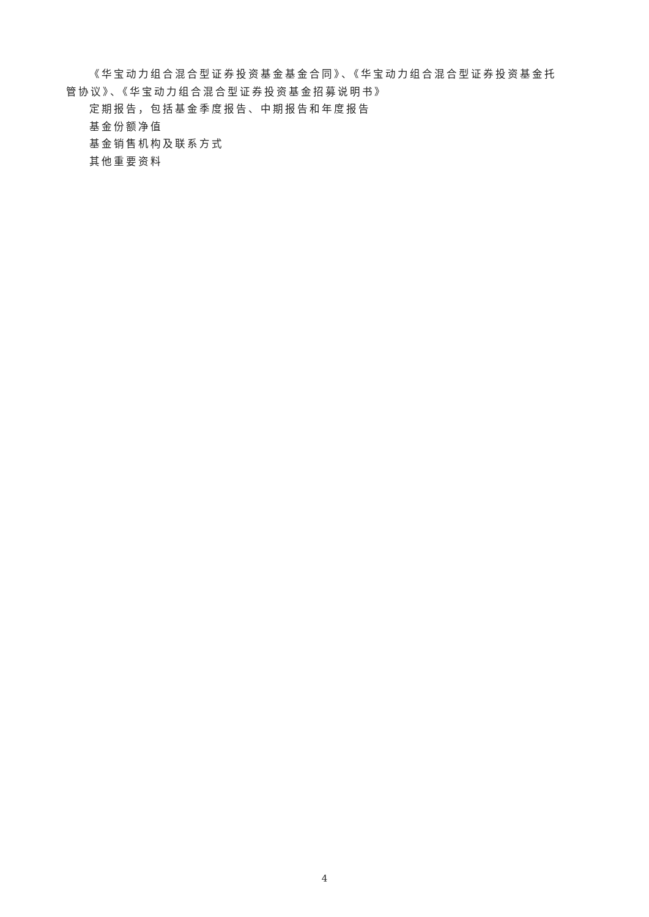《华宝动力组合混合型证券投资基金基金合同》、《华宝动力组合混合型证券投资基金托管协议》、《华宝动力组合混合型证券投资基金招募说明书》
定期报告，包括基金季度报告、中期报告和年度报告
基金份额净值
基金销售机构及联系方式
其他重要资料
4